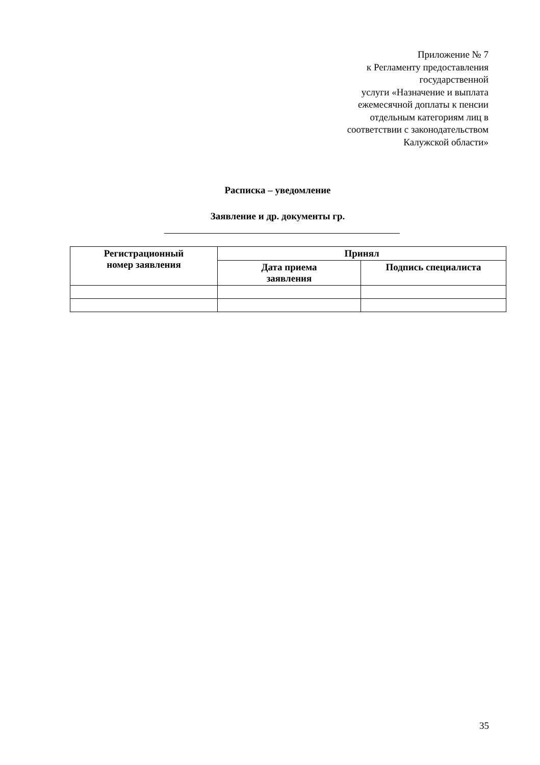Приложение № 7
к Регламенту предоставления
государственной
услуги «Назначение и выплата
ежемесячной доплаты к пенсии
отдельным категориям лиц в
соответствии с законодательством
Калужской области»
Расписка – уведомление
Заявление и др. документы гр.
| Регистрационный номер заявления | Принял | |
| --- | --- | --- |
| | Дата приема заявления | Подпись специалиста |
35